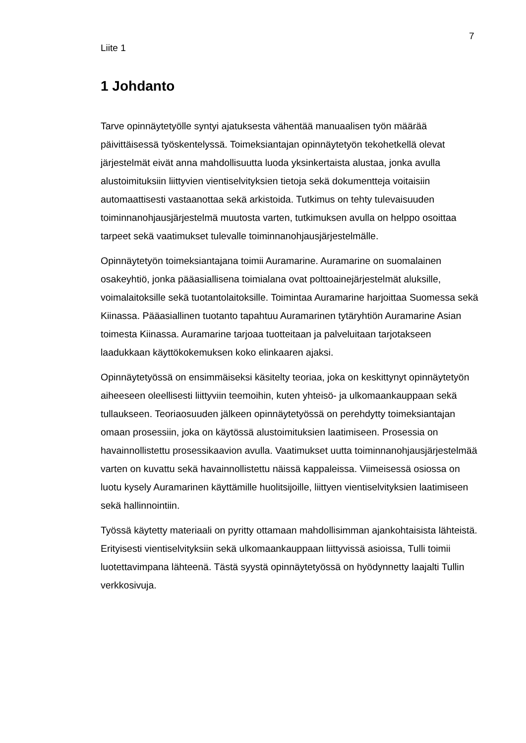7
Liite 1
1 Johdanto
Tarve opinnäytetyölle syntyi ajatuksesta vähentää manuaalisen työn määrää päivittäisessä työskentelyssä. Toimeksiantajan opinnäytetyön tekohetkellä olevat järjestelmät eivät anna mahdollisuutta luoda yksinkertaista alustaa, jonka avulla alustoimituksiin liittyvien vientiselvityksien tietoja sekä dokumentteja voitaisiin automaattisesti vastaanottaa sekä arkistoida. Tutkimus on tehty tulevaisuuden toiminnanohjausjärjestelmä muutosta varten, tutkimuksen avulla on helppo osoittaa tarpeet sekä vaatimukset tulevalle toiminnanohjausjärjestelmälle.
Opinnäytetyön toimeksiantajana toimii Auramarine. Auramarine on suomalainen osakeyhtiö, jonka pääasiallisena toimialana ovat polttoainejärjestelmät aluksille, voimalaitoksille sekä tuotantolaitoksille. Toimintaa Auramarine harjoittaa Suomessa sekä Kiinassa. Pääasiallinen tuotanto tapahtuu Auramarinen tytäryhtiön Auramarine Asian toimesta Kiinassa. Auramarine tarjoaa tuotteitaan ja palveluitaan tarjotakseen laadukkaan käyttökokemuksen koko elinkaaren ajaksi.
Opinnäytetyössä on ensimmäiseksi käsitelty teoriaa, joka on keskittynyt opinnäytetyön aiheeseen oleellisesti liittyviin teemoihin, kuten yhteisö- ja ulkomaankauppaan sekä tullaukseen. Teoriaosuuden jälkeen opinnäytetyössä on perehdytty toimeksiantajan omaan prosessiin, joka on käytössä alustoimituksien laatimiseen. Prosessia on havainnollistettu prosessikaavion avulla. Vaatimukset uutta toiminnanohjausjärjestelmää varten on kuvattu sekä havainnollistettu näissä kappaleissa. Viimeisessä osiossa on luotu kysely Auramarinen käyttämille huolitsijoille, liittyen vientiselvityksien laatimiseen sekä hallinnointiin.
Työssä käytetty materiaali on pyritty ottamaan mahdollisimman ajankohtaisista lähteistä. Erityisesti vientiselvityksiin sekä ulkomaankauppaan liittyvissä asioissa, Tulli toimii luotettavimpana lähteenä. Tästä syystä opinnäytetyössä on hyödynnetty laajalti Tullin verkkosivuja.